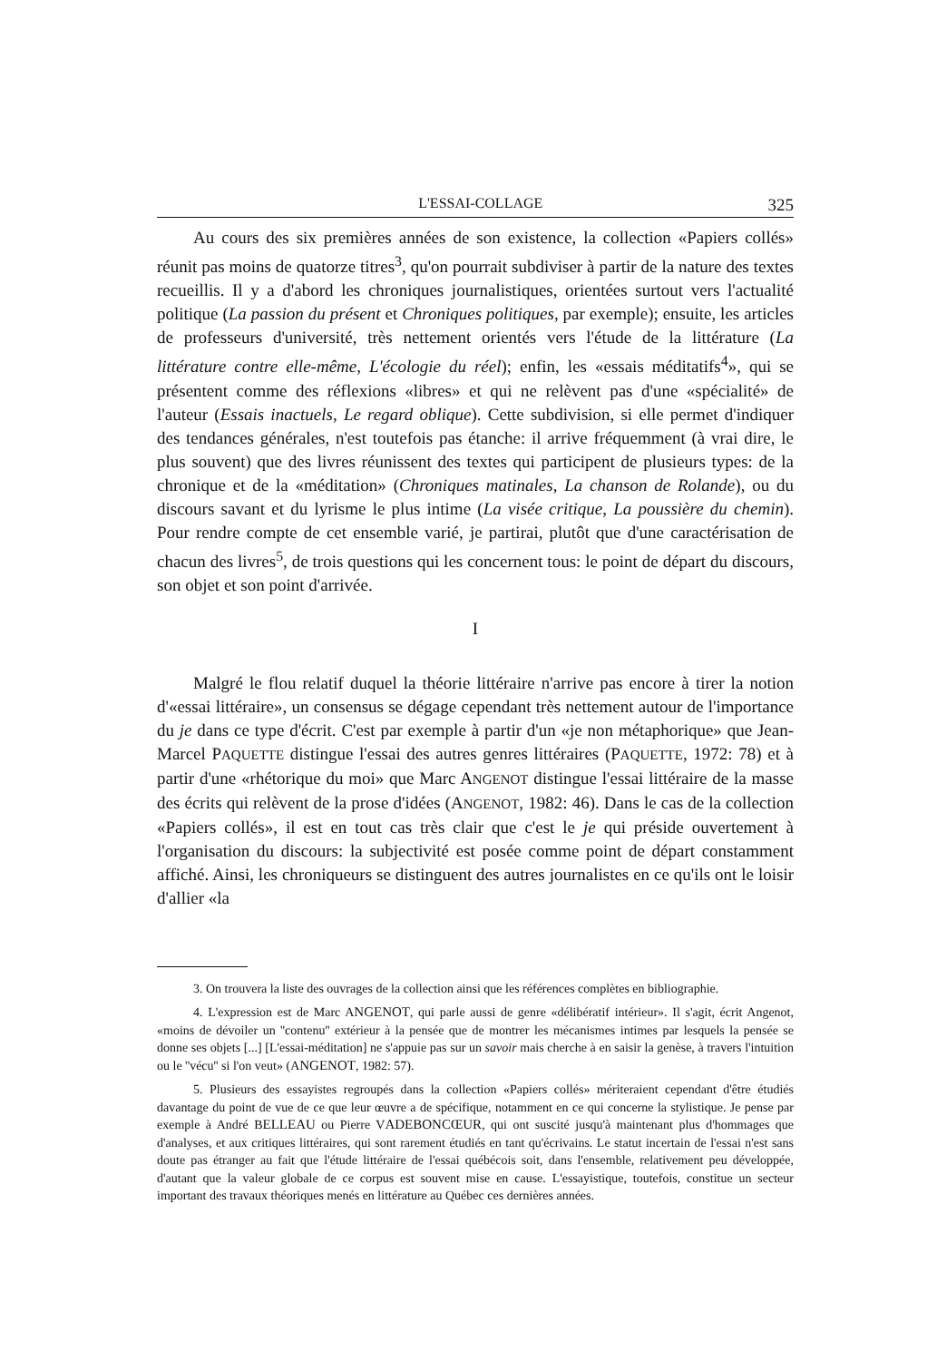L'ESSAI-COLLAGE 325
Au cours des six premières années de son existence, la collection «Papiers collés» réunit pas moins de quatorze titres<sup>3</sup>, qu'on pourrait subdiviser à partir de la nature des textes recueillis. Il y a d'abord les chroniques journalistiques, orientées surtout vers l'actualité politique (La passion du présent et Chroniques politiques, par exemple); ensuite, les articles de professeurs d'université, très nettement orientés vers l'étude de la littérature (La littérature contre elle-même, L'écologie du réel); enfin, les «essais méditatifs<sup>4</sup>», qui se présentent comme des réflexions «libres» et qui ne relèvent pas d'une «spécialité» de l'auteur (Essais inactuels, Le regard oblique). Cette subdivision, si elle permet d'indiquer des tendances générales, n'est toutefois pas étanche: il arrive fréquemment (à vrai dire, le plus souvent) que des livres réunissent des textes qui participent de plusieurs types: de la chronique et de la «méditation» (Chroniques matinales, La chanson de Rolande), ou du discours savant et du lyrisme le plus intime (La visée critique, La poussière du chemin). Pour rendre compte de cet ensemble varié, je partirai, plutôt que d'une caractérisation de chacun des livres<sup>5</sup>, de trois questions qui les concernent tous: le point de départ du discours, son objet et son point d'arrivée.
I
Malgré le flou relatif duquel la théorie littéraire n'arrive pas encore à tirer la notion d'«essai littéraire», un consensus se dégage cependant très nettement autour de l'importance du je dans ce type d'écrit. C'est par exemple à partir d'un «je non métaphorique» que Jean-Marcel PAQUETTE distingue l'essai des autres genres littéraires (PAQUETTE, 1972: 78) et à partir d'une «rhétorique du moi» que Marc ANGENOT distingue l'essai littéraire de la masse des écrits qui relèvent de la prose d'idées (ANGENOT, 1982: 46). Dans le cas de la collection «Papiers collés», il est en tout cas très clair que c'est le je qui préside ouvertement à l'organisation du discours: la subjectivité est posée comme point de départ constamment affiché. Ainsi, les chroniqueurs se distinguent des autres journalistes en ce qu'ils ont le loisir d'allier «la
3. On trouvera la liste des ouvrages de la collection ainsi que les références complètes en bibliographie.
4. L'expression est de Marc ANGENOT, qui parle aussi de genre «délibératif intérieur». Il s'agit, écrit Angenot, «moins de dévoiler un ''contenu'' extérieur à la pensée que de montrer les mécanismes intimes par lesquels la pensée se donne ses objets [...] [L'essai-méditation] ne s'appuie pas sur un savoir mais cherche à en saisir la genèse, à travers l'intuition ou le ''vécu'' si l'on veut» (ANGENOT, 1982: 57).
5. Plusieurs des essayistes regroupés dans la collection «Papiers collés» mériteraient cependant d'être étudiés davantage du point de vue de ce que leur œuvre a de spécifique, notamment en ce qui concerne la stylistique. Je pense par exemple à André BELLEAU ou Pierre VADEBONCŒUR, qui ont suscité jusqu'à maintenant plus d'hommages que d'analyses, et aux critiques littéraires, qui sont rarement étudiés en tant qu'écrivains. Le statut incertain de l'essai n'est sans doute pas étranger au fait que l'étude littéraire de l'essai québécois soit, dans l'ensemble, relativement peu développée, d'autant que la valeur globale de ce corpus est souvent mise en cause. L'essayistique, toutefois, constitue un secteur important des travaux théoriques menés en littérature au Québec ces dernières années.